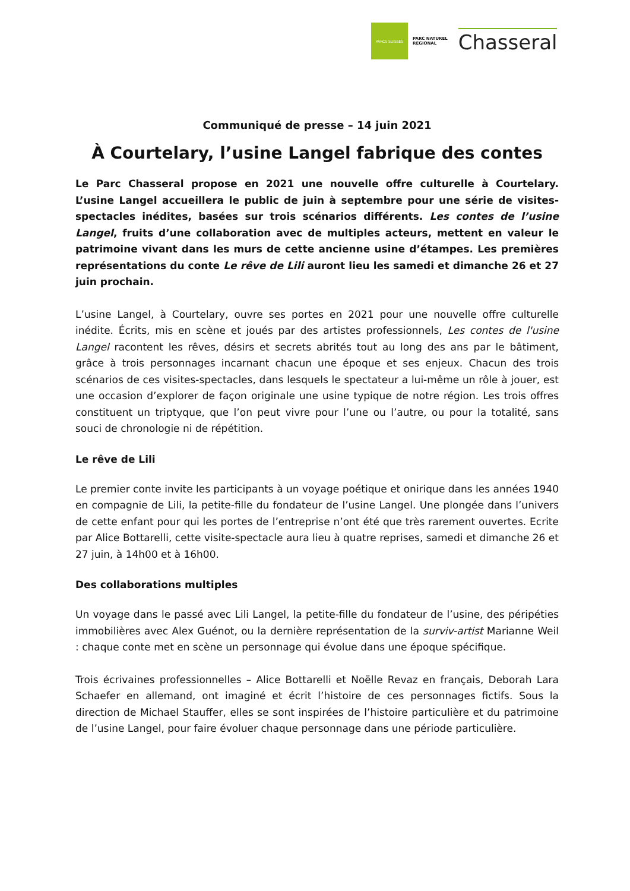PARCS SUISSES
PARC NATUREL
REGIONAL
Chasseral
Communiqué de presse – 14 juin 2021
À Courtelary, l’usine Langel fabrique des contes
Le Parc Chasseral propose en 2021 une nouvelle offre culturelle à Courtelary. L’usine Langel accueillera le public de juin à septembre pour une série de visites-spectacles inédites, basées sur trois scénarios différents. Les contes de l’usine Langel, fruits d’une collaboration avec de multiples acteurs, mettent en valeur le patrimoine vivant dans les murs de cette ancienne usine d’étampes. Les premières représentations du conte Le rêve de Lili auront lieu les samedi et dimanche 26 et 27 juin prochain.
L’usine Langel, à Courtelary, ouvre ses portes en 2021 pour une nouvelle offre culturelle inédite. Écrits, mis en scène et joués par des artistes professionnels, Les contes de l'usine Langel racontent les rêves, désirs et secrets abrités tout au long des ans par le bâtiment, grâce à trois personnages incarnant chacun une époque et ses enjeux. Chacun des trois scénarios de ces visites-spectacles, dans lesquels le spectateur a lui-même un rôle à jouer, est une occasion d’explorer de façon originale une usine typique de notre région. Les trois offres constituent un triptyque, que l’on peut vivre pour l’une ou l’autre, ou pour la totalité, sans souci de chronologie ni de répétition.
Le rêve de Lili
Le premier conte invite les participants à un voyage poétique et onirique dans les années 1940 en compagnie de Lili, la petite-fille du fondateur de l’usine Langel. Une plongée dans l’univers de cette enfant pour qui les portes de l’entreprise n’ont été que très rarement ouvertes. Ecrite par Alice Bottarelli, cette visite-spectacle aura lieu à quatre reprises, samedi et dimanche 26 et 27 juin, à 14h00 et à 16h00.
Des collaborations multiples
Un voyage dans le passé avec Lili Langel, la petite-fille du fondateur de l’usine, des péripéties immobilières avec Alex Guénot, ou la dernière représentation de la surviv-artist Marianne Weil : chaque conte met en scène un personnage qui évolue dans une époque spécifique.
Trois écrivaines professionnelles – Alice Bottarelli et Noëlle Revaz en français, Deborah Lara Schaefer en allemand, ont imaginé et écrit l’histoire de ces personnages fictifs. Sous la direction de Michael Stauffer, elles se sont inspirées de l’histoire particulière et du patrimoine de l’usine Langel, pour faire évoluer chaque personnage dans une période particulière.